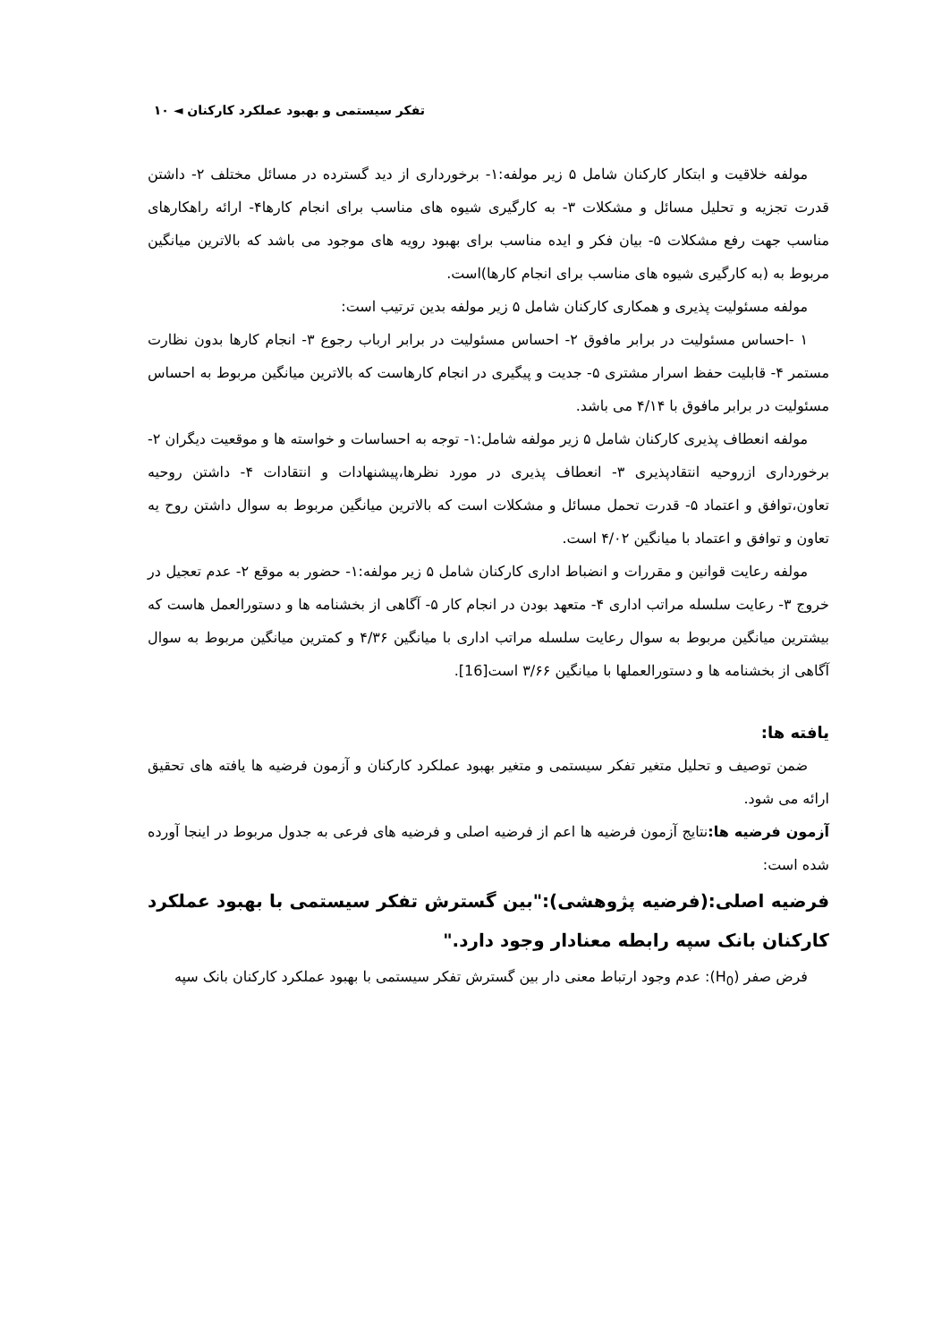تفکر سیستمی و بهبود عملکرد کارکنان ◄ ۱۰
مولفه خلاقیت و ابتکار کارکنان شامل ۵ زیر مولفه:۱- برخورداری از دید گسترده در مسائل مختلف ۲- داشتن قدرت تجزیه و تحلیل مسائل و مشکلات ۳- به کارگیری شیوه های مناسب برای انجام کارها۴- ارائه راهکارهای مناسب جهت رفع مشکلات ۵- بیان فکر و ایده مناسب برای بهبود رویه های موجود می باشد که بالاترین میانگین مربوط به (به کارگیری شیوه های مناسب برای انجام کارها)است.
مولفه مسئولیت پذیری و همکاری کارکنان شامل ۵ زیر مولفه بدین ترتیب است:
۱ -احساس مسئولیت در برابر مافوق ۲- احساس مسئولیت در برابر ارباب رجوع ۳- انجام کارها بدون نظارت مستمر ۴- قابلیت حفظ اسرار مشتری ۵- جدیت و پیگیری در انجام کارهاست که بالاترین میانگین مربوط به احساس مسئولیت در برابر مافوق با ۴/۱۴ می باشد.
مولفه انعطاف پذیری کارکنان شامل ۵ زیر مولفه شامل:۱- توجه به احساسات و خواسته ها و موقعیت دیگران ۲- برخورداری ازروحیه انتقادپذیری ۳- انعطاف پذیری در مورد نظرها،پیشنهادات و انتقادات ۴- داشتن روحیه تعاون،توافق و اعتماد ۵- قدرت تحمل مسائل و مشکلات است که بالاترین میانگین مربوط به سوال داشتن روح یه تعاون و توافق و اعتماد با میانگین ۴/۰۲ است.
مولفه رعایت قوانین و مقررات و انضباط اداری کارکنان شامل ۵ زیر مولفه:۱- حضور به موقع ۲- عدم تعجیل در خروج ۳- رعایت سلسله مراتب اداری ۴- متعهد بودن در انجام کار ۵- آگاهی از بخشنامه ها و دستورالعمل هاست که بیشترین میانگین مربوط به سوال رعایت سلسله مراتب اداری با میانگین ۴/۳۶ و کمترین میانگین مربوط به سوال آگاهی از بخشنامه ها و دستورالعملها با میانگین ۳/۶۶ است[16].
یافته ها:
ضمن توصیف و تحلیل متغیر تفکر سیستمی و متغیر بهبود عملکرد کارکنان و آزمون فرضیه ها یافته های تحقیق ارائه می شود.
آزمون فرضیه ها: نتایج آزمون فرضیه ها اعم از فرضیه اصلی و فرضیه های فرعی به جدول مربوط در اینجا آورده شده است:
فرضیه اصلی:(فرضیه پژوهشی):"بین گسترش تفکر سیستمی با بهبود عملکرد کارکنان بانک سپه رابطه معنادار وجود دارد."
فرض صفر (H<sub>0</sub>): عدم وجود ارتباط معنی دار بین گسترش تفکر سیستمی با بهبود عملکرد کارکنان بانک سپه